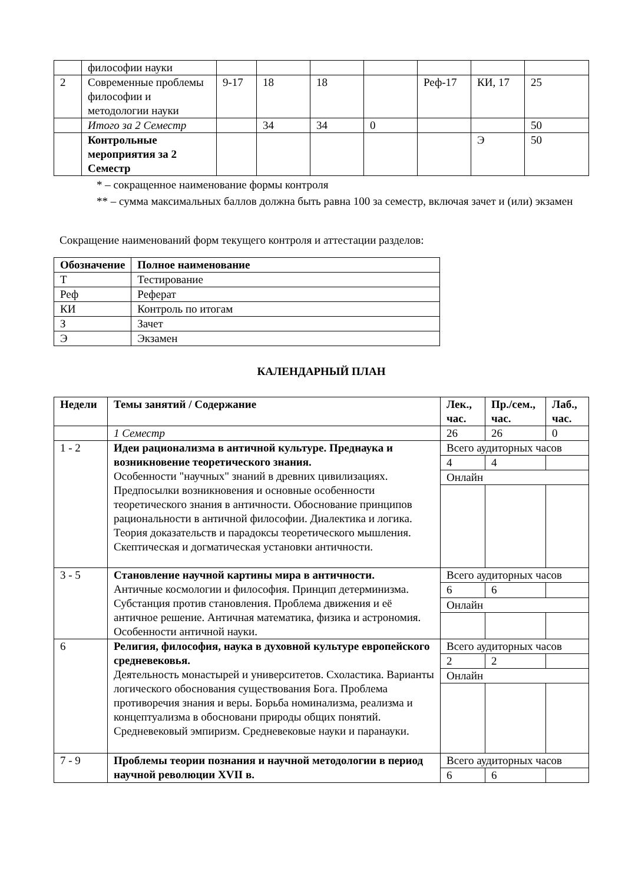| | философии науки | | | | | | | |
| 2 | Современные проблемы философии и методологии науки | 9-17 | 18 | 18 | | Реф-17 | КИ, 17 | 25 |
| | Итого за 2 Семестр | | 34 | 34 | 0 | | | 50 |
| | Контрольные мероприятия за 2 Семестр | | | | | | Э | 50 |
* – сокращенное наименование формы контроля
** – сумма максимальных баллов должна быть равна 100 за семестр, включая зачет и (или) экзамен
Сокращение наименований форм текущего контроля и аттестации разделов:
| Обозначение | Полное наименование |
| --- | --- |
| Т | Тестирование |
| Реф | Реферат |
| КИ | Контроль по итогам |
| З | Зачет |
| Э | Экзамен |
КАЛЕНДАРНЫЙ ПЛАН
| Недели | Темы занятий / Содержание | Лек., час. | Пр./сем., час. | Лаб., час. |
| --- | --- | --- | --- | --- |
| | 1 Семестр | 26 | 26 | 0 |
| 1 - 2 | Идеи рационализма в античной культуре. Преднаука и возникновение теоретического знания. Особенности "научных" знаний в древних цивилизациях. Предпосылки возникновения и основные особенности теоретического знания в античности. Обоснование принципов рациональности в античной философии. Диалектика и логика. Теория доказательств и парадоксы теоретического мышления. Скептическая и догматическая установки античности. | Всего аудиторных часов | | |
| | | 4 | 4 | |
| | | Онлайн | | |
| 3 - 5 | Становление научной картины мира в античности. Античные космологии и философия. Принцип детерминизма. Субстанция против становления. Проблема движения и её античное решение. Античная математика, физика и астрономия. Особенности античной науки. | Всего аудиторных часов | | |
| | | 6 | 6 | |
| | | Онлайн | | |
| 6 | Религия, философия, наука в духовной культуре европейского средневековья. Деятельность монастырей и университетов. Схоластика. Варианты логического обоснования существования Бога. Проблема противоречия знания и веры. Борьба номинализма, реализма и концептуализма в обосновани природы общих понятий. Средневековый эмпиризм. Средневековые науки и паранауки. | Всего аудиторных часов | | |
| | | 2 | 2 | |
| | | Онлайн | | |
| 7 - 9 | Проблемы теории познания и научной методологии в период научной революции XVII в. | Всего аудиторных часов | | |
| | | 6 | 6 | |